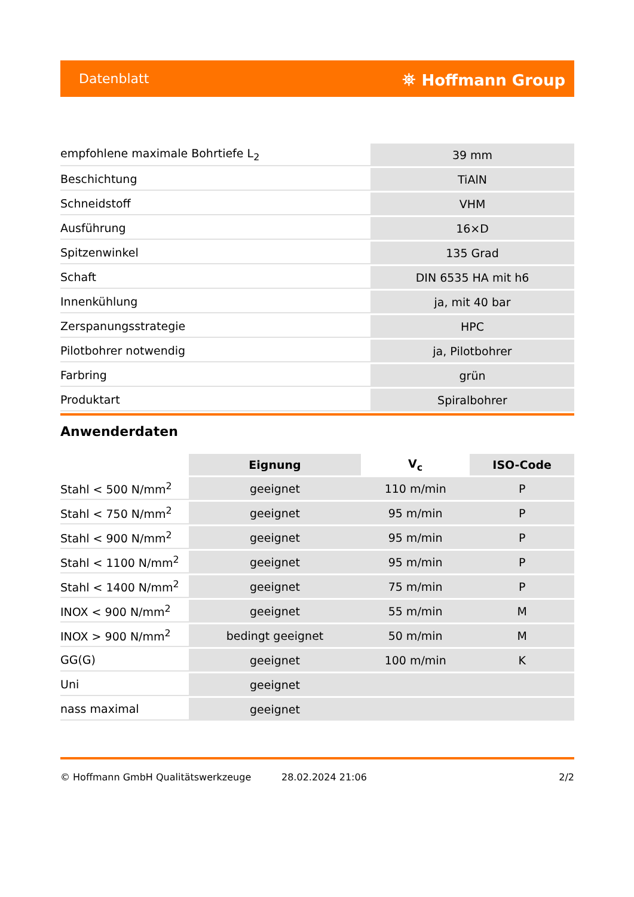Datenblatt ⛯ Hoffmann Group
| empfohlene maximale Bohrtiefe L<sub>2</sub> | 39 mm |
| Beschichtung | TiAlN |
| Schneidstoff | VHM |
| Ausführung | 16×D |
| Spitzenwinkel | 135 Grad |
| Schaft | DIN 6535 HA mit h6 |
| Innenkühlung | ja, mit 40 bar |
| Zerspanungsstrategie | HPC |
| Pilotbohrer notwendig | ja, Pilotbohrer |
| Farbring | grün |
| Produktart | Spiralbohrer |
Anwenderdaten
| | Eignung | V<sub>c</sub> | ISO-Code |
| --- | --- | --- | --- |
| Stahl < 500 N/mm<sup>2</sup> | geeignet | 110 m/min | P |
| Stahl < 750 N/mm<sup>2</sup> | geeignet | 95 m/min | P |
| Stahl < 900 N/mm<sup>2</sup> | geeignet | 95 m/min | P |
| Stahl < 1100 N/mm<sup>2</sup> | geeignet | 95 m/min | P |
| Stahl < 1400 N/mm<sup>2</sup> | geeignet | 75 m/min | P |
| INOX < 900 N/mm<sup>2</sup> | geeignet | 55 m/min | M |
| INOX > 900 N/mm<sup>2</sup> | bedingt geeignet | 50 m/min | M |
| GG(G) | geeignet | 100 m/min | K |
| Uni | geeignet | | |
| nass maximal | geeignet | | |
© Hoffmann GmbH Qualitätswerkzeuge 28.02.2024 21:06 2/2